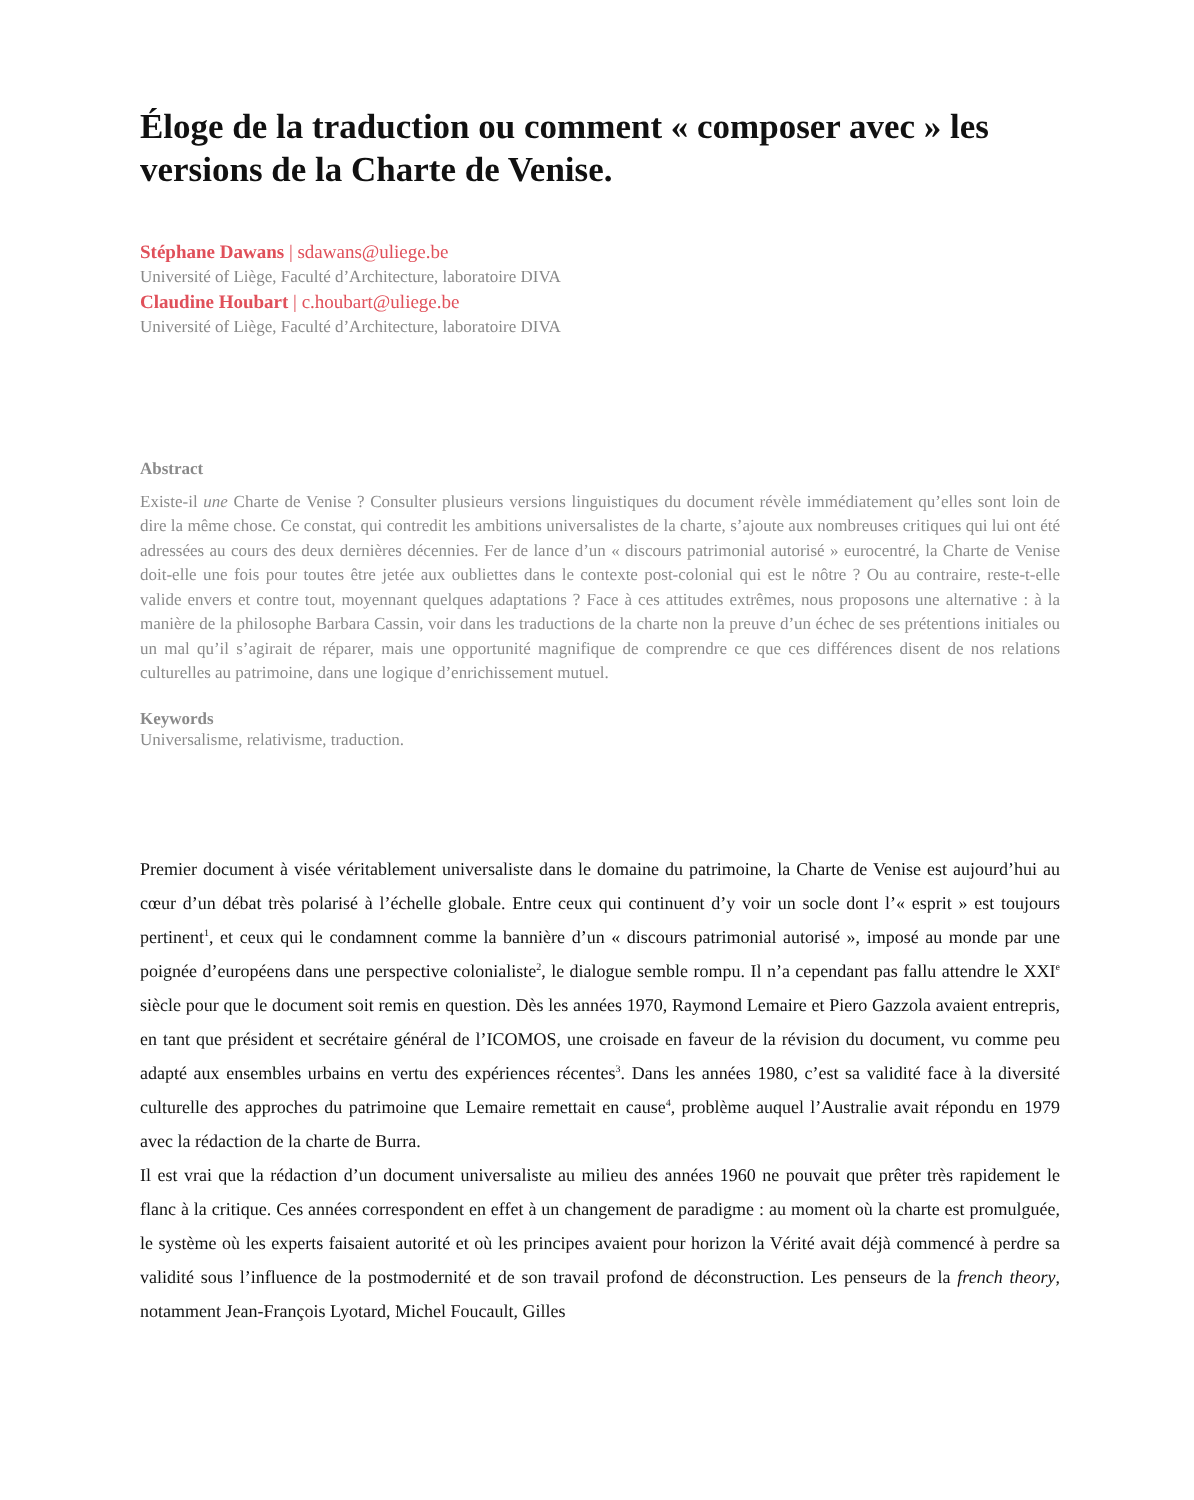Éloge de la traduction ou comment « composer avec » les versions de la Charte de Venise.
Stéphane Dawans | sdawans@uliege.be
Université of Liège, Faculté d’Architecture, laboratoire DIVA
Claudine Houbart | c.houbart@uliege.be
Université of Liège, Faculté d’Architecture, laboratoire DIVA
Abstract
Existe-il une Charte de Venise ? Consulter plusieurs versions linguistiques du document révèle immédiatement qu’elles sont loin de dire la même chose. Ce constat, qui contredit les ambitions universalistes de la charte, s’ajoute aux nombreuses critiques qui lui ont été adressées au cours des deux dernières décennies. Fer de lance d’un « discours patrimonial autorisé » eurocentré, la Charte de Venise doit-elle une fois pour toutes être jetée aux oubliettes dans le contexte post-colonial qui est le nôtre ? Ou au contraire, reste-t-elle valide envers et contre tout, moyennant quelques adaptations ? Face à ces attitudes extrêmes, nous proposons une alternative : à la manière de la philosophe Barbara Cassin, voir dans les traductions de la charte non la preuve d’un échec de ses prétentions initiales ou un mal qu’il s’agirait de réparer, mais une opportunité magnifique de comprendre ce que ces différences disent de nos relations culturelles au patrimoine, dans une logique d’enrichissement mutuel.
Keywords
Universalisme, relativisme, traduction.
Premier document à visée véritablement universaliste dans le domaine du patrimoine, la Charte de Venise est aujourd’hui au cœur d’un débat très polarisé à l’échelle globale. Entre ceux qui continuent d’y voir un socle dont l’« esprit » est toujours pertinent<sup>1</sup>, et ceux qui le condamnent comme la bannière d’un « discours patrimonial autorisé », imposé au monde par une poignée d’européens dans une perspective colonialiste<sup>2</sup>, le dialogue semble rompu. Il n’a cependant pas fallu attendre le XXI<sup>e</sup> siècle pour que le document soit remis en question. Dès les années 1970, Raymond Lemaire et Piero Gazzola avaient entrepris, en tant que président et secrétaire général de l’ICOMOS, une croisade en faveur de la révision du document, vu comme peu adapté aux ensembles urbains en vertu des expériences récentes<sup>3</sup>. Dans les années 1980, c’est sa validité face à la diversité culturelle des approches du patrimoine que Lemaire remettait en cause<sup>4</sup>, problème auquel l’Australie avait répondu en 1979 avec la rédaction de la charte de Burra.
Il est vrai que la rédaction d’un document universaliste au milieu des années 1960 ne pouvait que prêter très rapidement le flanc à la critique. Ces années correspondent en effet à un changement de paradigme : au moment où la charte est promulguée, le système où les experts faisaient autorité et où les principes avaient pour horizon la Vérité avait déjà commencé à perdre sa validité sous l’influence de la postmodernité et de son travail profond de déconstruction. Les penseurs de la french theory, notamment Jean-François Lyotard, Michel Foucault, Gilles